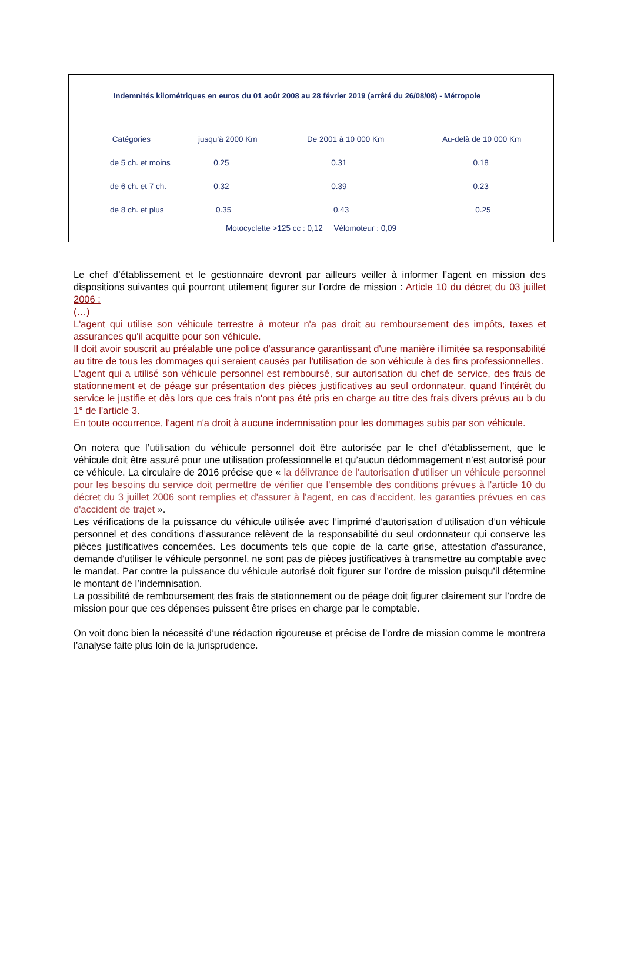Indemnités kilométriques en euros du 01 août 2008 au 28 février 2019 (arrêté du 26/08/08) - Métropole
| Catégories | jusqu’à 2000 Km | De 2001 à 10 000 Km | Au-delà de 10 000 Km |
| --- | --- | --- | --- |
| de 5 ch. et moins | 0.25 | 0.31 | 0.18 |
| de 6 ch. et 7 ch. | 0.32 | 0.39 | 0.23 |
| de 8 ch. et plus | 0.35 | 0.43 | 0.25 |
Motocyclette >125 cc : 0,12 Vélomoteur : 0,09
Le chef d’établissement et le gestionnaire devront par ailleurs veiller à informer l’agent en mission des dispositions suivantes qui pourront utilement figurer sur l’ordre de mission : Article 10 du décret du 03 juillet 2006 :
(…)
L'agent qui utilise son véhicule terrestre à moteur n'a pas droit au remboursement des impôts, taxes et assurances qu'il acquitte pour son véhicule.
Il doit avoir souscrit au préalable une police d'assurance garantissant d'une manière illimitée sa responsabilité au titre de tous les dommages qui seraient causés par l'utilisation de son véhicule à des fins professionnelles.
L'agent qui a utilisé son véhicule personnel est remboursé, sur autorisation du chef de service, des frais de stationnement et de péage sur présentation des pièces justificatives au seul ordonnateur, quand l'intérêt du service le justifie et dès lors que ces frais n'ont pas été pris en charge au titre des frais divers prévus au b du 1° de l'article 3.
En toute occurrence, l'agent n'a droit à aucune indemnisation pour les dommages subis par son véhicule.
On notera que l’utilisation du véhicule personnel doit être autorisée par le chef d’établissement, que le véhicule doit être assuré pour une utilisation professionnelle et qu’aucun dédommagement n’est autorisé pour ce véhicule. La circulaire de 2016 précise que « la délivrance de l'autorisation d'utiliser un véhicule personnel pour les besoins du service doit permettre de vérifier que l'ensemble des conditions prévues à l'article 10 du décret du 3 juillet 2006 sont remplies et d'assurer à l'agent, en cas d'accident, les garanties prévues en cas d'accident de trajet ».
Les vérifications de la puissance du véhicule utilisée avec l’imprimé d’autorisation d’utilisation d’un véhicule personnel et des conditions d’assurance relèvent de la responsabilité du seul ordonnateur qui conserve les pièces justificatives concernées. Les documents tels que copie de la carte grise, attestation d’assurance, demande d’utiliser le véhicule personnel, ne sont pas de pièces justificatives à transmettre au comptable avec le mandat. Par contre la puissance du véhicule autorisé doit figurer sur l’ordre de mission puisqu’il détermine le montant de l’indemnisation.
La possibilité de remboursement des frais de stationnement ou de péage doit figurer clairement sur l’ordre de mission pour que ces dépenses puissent être prises en charge par le comptable.
On voit donc bien la nécessité d’une rédaction rigoureuse et précise de l’ordre de mission comme le montrera l’analyse faite plus loin de la jurisprudence.